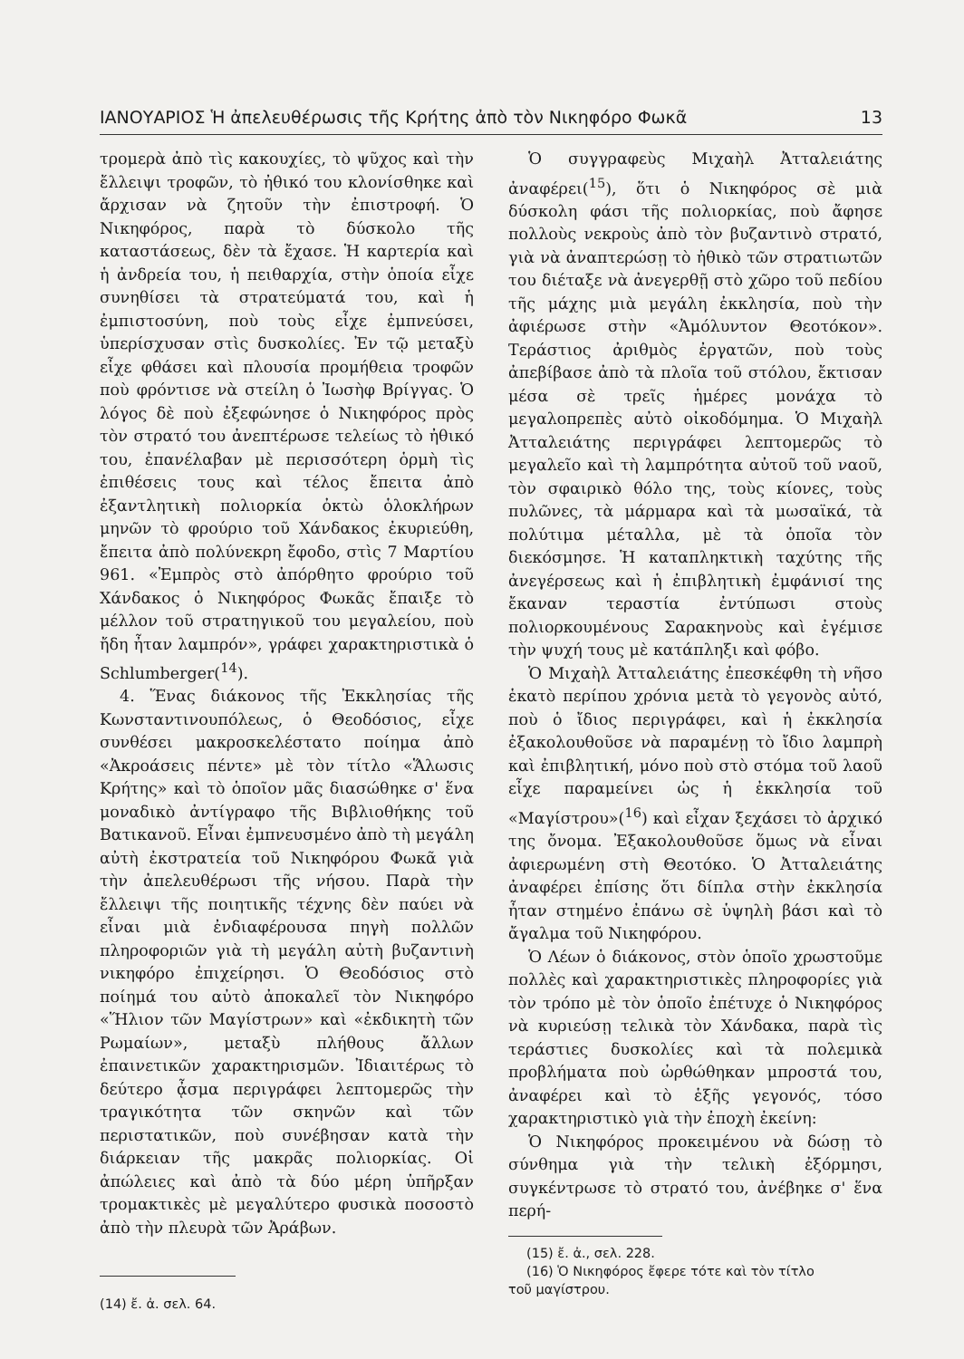ΙΑΝΟΥΑΡΙΟΣ Ἡ ἀπελευθέρωσις τῆς Κρήτης ἀπὸ τὸν Νικηφόρο Φωκᾶ 13
τρομερὰ ἀπὸ τὶς κακουχίες, τὸ ψῦχος καὶ τὴν ἔλλειψι τροφῶν, τὸ ἠθικό του κλονίσθηκε καὶ ἄρχισαν νὰ ζητοῦν τὴν ἐπιστροφή. Ὁ Νικηφόρος, παρὰ τὸ δύσκολο τῆς καταστάσεως, δὲν τὰ ἔχασε. Ἡ καρτερία καὶ ἡ ἀνδρεία του, ἡ πειθαρχία, στὴν ὁποία εἶχε συνηθίσει τὰ στρατεύματά του, καὶ ἡ ἐμπιστοσύνη, ποὺ τοὺς εἶχε ἐμπνεύσει, ὑπερίσχυσαν στὶς δυσκολίες. Ἐν τῷ μεταξὺ εἶχε φθάσει καὶ πλουσία προμήθεια τροφῶν ποὺ φρόντισε νὰ στείλη ὁ Ἰωσὴφ Βρίγγας. Ὁ λόγος δὲ ποὺ ἐξεφώνησε ὁ Νικηφόρος πρὸς τὸν στρατό του ἀνεπτέρωσε τελείως τὸ ἠθικό του, ἐπανέλαβαν μὲ περισσότερη ὁρμὴ τὶς ἐπιθέσεις τους καὶ τέλος ἔπειτα ἀπὸ ἐξαντλητικὴ πολιορκία ὀκτὼ ὁλοκλήρων μηνῶν τὸ φρούριο τοῦ Χάνδακος ἐκυριεύθη, ἔπειτα ἀπὸ πολύνεκρη ἔφοδο, στὶς 7 Μαρτίου 961. «Ἐμπρὸς στὸ ἀπόρθητο φρούριο τοῦ Χάνδακος ὁ Νικηφόρος Φωκᾶς ἔπαιξε τὸ μέλλον τοῦ στρατηγικοῦ του μεγαλείου, ποὺ ἤδη ἦταν λαμπρόν», γράφει χαρακτηριστικὰ ὁ Schlumberger(<sup>14</sup>).
4. Ἕνας διάκονος τῆς Ἐκκλησίας τῆς Κωνσταντινουπόλεως, ὁ Θεοδόσιος, εἶχε συνθέσει μακροσκελέστατο ποίημα ἀπὸ «Ἀκροάσεις πέντε» μὲ τὸν τίτλο «Ἅλωσις Κρήτης» καὶ τὸ ὁποῖον μᾶς διασώθηκε σ' ἕνα μοναδικὸ ἀντίγραφο τῆς Βιβλιοθήκης τοῦ Βατικανοῦ. Εἶναι ἐμπνευσμένο ἀπὸ τὴ μεγάλη αὐτὴ ἐκστρατεία τοῦ Νικηφόρου Φωκᾶ γιὰ τὴν ἀπελευθέρωσι τῆς νήσου. Παρὰ τὴν ἔλλειψι τῆς ποιητικῆς τέχνης δὲν παύει νὰ εἶναι μιὰ ἐνδιαφέρουσα πηγὴ πολλῶν πληροφοριῶν γιὰ τὴ μεγάλη αὐτὴ βυζαντινὴ νικηφόρο ἐπιχείρησι. Ὁ Θεοδόσιος στὸ ποίημά του αὐτὸ ἀποκαλεῖ τὸν Νικηφόρο «Ἥλιον τῶν Μαγίστρων» καὶ «ἐκδικητὴ τῶν Ρωμαίων», μεταξὺ πλήθους ἄλλων ἐπαινετικῶν χαρακτηρισμῶν. Ἰδιαιτέρως τὸ δεύτερο ᾆσμα περιγράφει λεπτομερῶς τὴν τραγικότητα τῶν σκηνῶν καὶ τῶν περιστατικῶν, ποὺ συνέβησαν κατὰ τὴν διάρκειαν τῆς μακρᾶς πολιορκίας. Οἱ ἀπώλειες καὶ ἀπὸ τὰ δύο μέρη ὑπῆρξαν τρομακτικὲς μὲ μεγαλύτερο φυσικὰ ποσοστὸ ἀπὸ τὴν πλευρὰ τῶν Ἀράβων.
(14) ἔ. ἀ. σελ. 64.
Ὁ συγγραφεὺς Μιχαὴλ Ἀτταλειάτης ἀναφέρει(<sup>15</sup>), ὅτι ὁ Νικηφόρος σὲ μιὰ δύσκολη φάσι τῆς πολιορκίας, ποὺ ἄφησε πολλοὺς νεκροὺς ἀπὸ τὸν βυζαντινὸ στρατό, γιὰ νὰ ἀναπτερώσῃ τὸ ἠθικὸ τῶν στρατιωτῶν του διέταξε νὰ ἀνεγερθῇ στὸ χῶρο τοῦ πεδίου τῆς μάχης μιὰ μεγάλη ἐκκλησία, ποὺ τὴν ἀφιέρωσε στὴν «Ἀμόλυντον Θεοτόκον». Τεράστιος ἀριθμὸς ἐργατῶν, ποὺ τοὺς ἀπεβίβασε ἀπὸ τὰ πλοῖα τοῦ στόλου, ἔκτισαν μέσα σὲ τρεῖς ἡμέρες μονάχα τὸ μεγαλοπρεπὲς αὐτὸ οἰκοδόμημα. Ὁ Μιχαὴλ Ἀτταλειάτης περιγράφει λεπτομερῶς τὸ μεγαλεῖο καὶ τὴ λαμπρότητα αὐτοῦ τοῦ ναοῦ, τὸν σφαιρικὸ θόλο της, τοὺς κίονες, τοὺς πυλῶνες, τὰ μάρμαρα καὶ τὰ μωσαϊκά, τὰ πολύτιμα μέταλλα, μὲ τὰ ὁποῖα τὸν διεκόσμησε. Ἡ καταπληκτικὴ ταχύτης τῆς ἀνεγέρσεως καὶ ἡ ἐπιβλητικὴ ἐμφάνισί της ἔκαναν τεραστία ἐντύπωσι στοὺς πολιορκουμένους Σαρακηνοὺς καὶ ἐγέμισε τὴν ψυχή τους μὲ κατάπληξι καὶ φόβο.
Ὁ Μιχαὴλ Ἀτταλειάτης ἐπεσκέφθη τὴ νῆσο ἑκατὸ περίπου χρόνια μετὰ τὸ γεγονὸς αὐτό, ποὺ ὁ ἴδιος περιγράφει, καὶ ἡ ἐκκλησία ἐξακολουθοῦσε νὰ παραμένῃ τὸ ἴδιο λαμπρὴ καὶ ἐπιβλητική, μόνο ποὺ στὸ στόμα τοῦ λαοῦ εἶχε παραμείνει ὡς ἡ ἐκκλησία τοῦ «Μαγίστρου»(<sup>16</sup>) καὶ εἶχαν ξεχάσει τὸ ἀρχικό της ὄνομα. Ἐξακολουθοῦσε ὅμως νὰ εἶναι ἀφιερωμένη στὴ Θεοτόκο. Ὁ Ἀτταλειάτης ἀναφέρει ἐπίσης ὅτι δίπλα στὴν ἐκκλησία ἦταν στημένο ἐπάνω σὲ ὑψηλὴ βάσι καὶ τὸ ἄγαλμα τοῦ Νικηφόρου.
Ὁ Λέων ὁ διάκονος, στὸν ὁποῖο χρωστοῦμε πολλὲς καὶ χαρακτηριστικὲς πληροφορίες γιὰ τὸν τρόπο μὲ τὸν ὁποῖο ἐπέτυχε ὁ Νικηφόρος νὰ κυριεύσῃ τελικὰ τὸν Χάνδακα, παρὰ τὶς τεράστιες δυσκολίες καὶ τὰ πολεμικὰ προβλήματα ποὺ ὠρθώθηκαν μπροστά του, ἀναφέρει καὶ τὸ ἑξῆς γεγονός, τόσο χαρακτηριστικὸ γιὰ τὴν ἐποχὴ ἐκείνη:
Ὁ Νικηφόρος προκειμένου νὰ δώσῃ τὸ σύνθημα γιὰ τὴν τελικὴ ἐξόρμησι, συγκέντρωσε τὸ στρατό του, ἀνέβηκε σ' ἕνα περή-
(15) ἔ. ἀ., σελ. 228.
(16) Ὁ Νικηφόρος ἔφερε τότε καὶ τὸν τίτλο
τοῦ μαγίστρου.